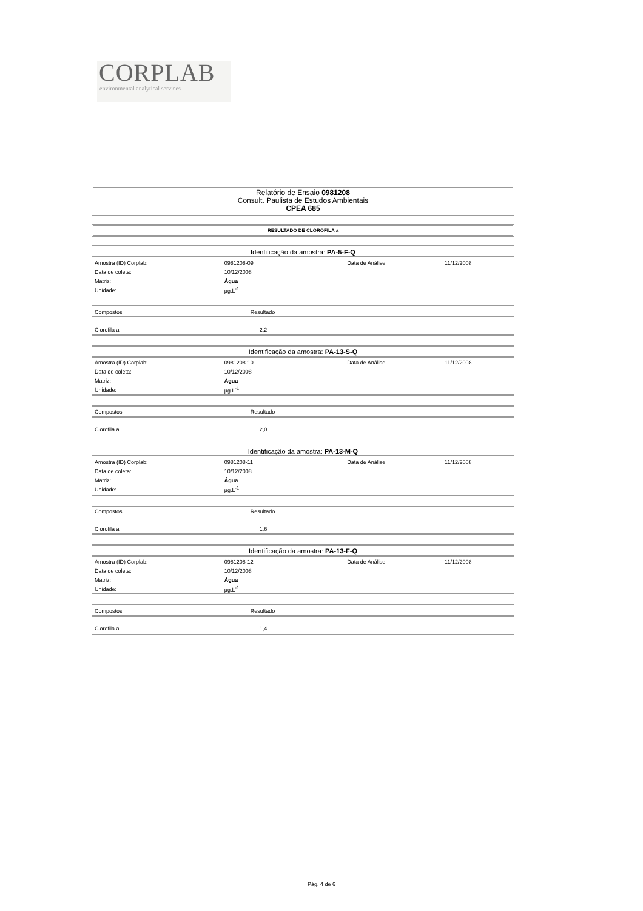CORPLAB
environmental analytical services
Relatório de Ensaio 0981208
Consult. Paulista de Estudos Ambientais
CPEA 685
RESULTADO DE CLOROFILA a
| Identificação da amostra: PA-5-F-Q | | | |
| Amostra (ID) Corplab: | 0981208-09 | Data de Análise: | 11/12/2008 |
| Data de coleta: | 10/12/2008 | | |
| Matriz: | Água | | |
| Unidade: | µg.L<sup>-1</sup> | | |
| Compostos | Resultado | | |
| Clorofila a | 2,2 | | |
| Identificação da amostra: PA-13-S-Q | | | |
| Amostra (ID) Corplab: | 0981208-10 | Data de Análise: | 11/12/2008 |
| Data de coleta: | 10/12/2008 | | |
| Matriz: | Água | | |
| Unidade: | µg.L<sup>-1</sup> | | |
| Compostos | Resultado | | |
| Clorofila a | 2,0 | | |
| Identificação da amostra: PA-13-M-Q | | | |
| Amostra (ID) Corplab: | 0981208-11 | Data de Análise: | 11/12/2008 |
| Data de coleta: | 10/12/2008 | | |
| Matriz: | Água | | |
| Unidade: | µg.L<sup>-1</sup> | | |
| Compostos | Resultado | | |
| Clorofila a | 1,6 | | |
| Identificação da amostra: PA-13-F-Q | | | |
| Amostra (ID) Corplab: | 0981208-12 | Data de Análise: | 11/12/2008 |
| Data de coleta: | 10/12/2008 | | |
| Matriz: | Água | | |
| Unidade: | µg.L<sup>-1</sup> | | |
| Compostos | Resultado | | |
| Clorofila a | 1,4 | | |
Pág. 4 de 6